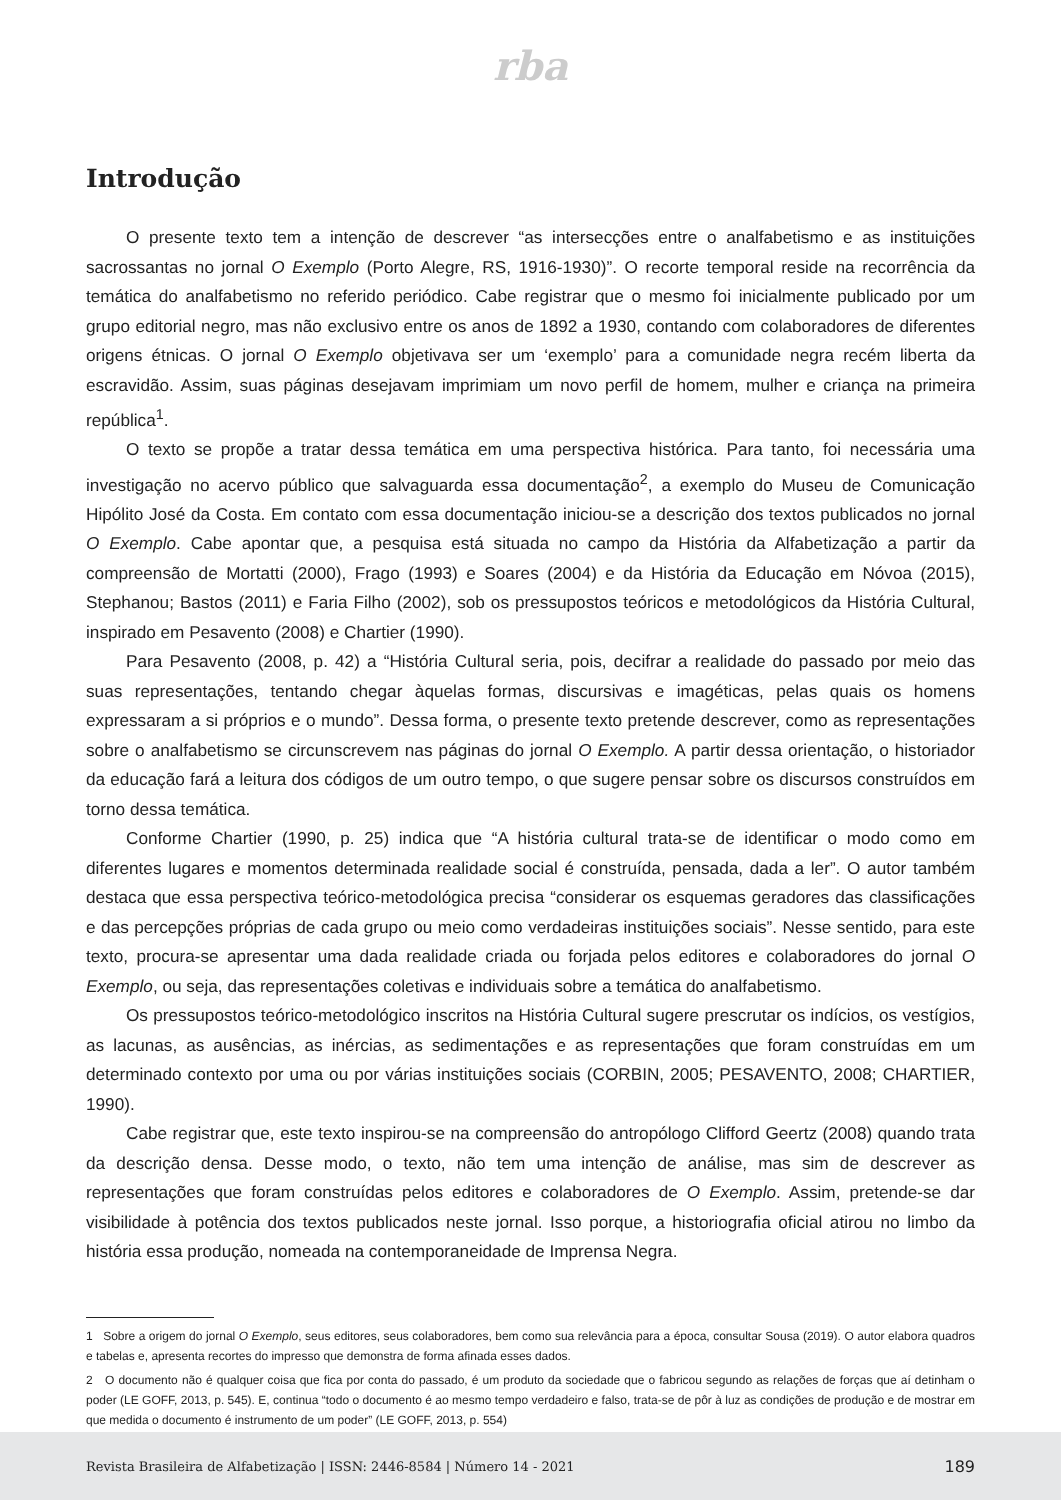rba
Introdução
O presente texto tem a intenção de descrever “as intersecções entre o analfabetismo e as instituições sacrossantas no jornal O Exemplo (Porto Alegre, RS, 1916-1930)”. O recorte temporal reside na recorrência da temática do analfabetismo no referido periódico. Cabe registrar que o mesmo foi inicialmente publicado por um grupo editorial negro, mas não exclusivo entre os anos de 1892 a 1930, contando com colaboradores de diferentes origens étnicas. O jornal O Exemplo objetivava ser um ‘exemplo’ para a comunidade negra recém liberta da escravidão. Assim, suas páginas desejavam imprimiam um novo perfil de homem, mulher e criança na primeira república<sup>1</sup>.
O texto se propõe a tratar dessa temática em uma perspectiva histórica. Para tanto, foi necessária uma investigação no acervo público que salvaguarda essa documentação<sup>2</sup>, a exemplo do Museu de Comunicação Hipólito José da Costa. Em contato com essa documentação iniciou-se a descrição dos textos publicados no jornal O Exemplo. Cabe apontar que, a pesquisa está situada no campo da História da Alfabetização a partir da compreensão de Mortatti (2000), Frago (1993) e Soares (2004) e da História da Educação em Nóvoa (2015), Stephanou; Bastos (2011) e Faria Filho (2002), sob os pressupostos teóricos e metodológicos da História Cultural, inspirado em Pesavento (2008) e Chartier (1990).
Para Pesavento (2008, p. 42) a “História Cultural seria, pois, decifrar a realidade do passado por meio das suas representações, tentando chegar àquelas formas, discursivas e imagéticas, pelas quais os homens expressaram a si próprios e o mundo”. Dessa forma, o presente texto pretende descrever, como as representações sobre o analfabetismo se circunscrevem nas páginas do jornal O Exemplo. A partir dessa orientação, o historiador da educação fará a leitura dos códigos de um outro tempo, o que sugere pensar sobre os discursos construídos em torno dessa temática.
Conforme Chartier (1990, p. 25) indica que “A história cultural trata-se de identificar o modo como em diferentes lugares e momentos determinada realidade social é construída, pensada, dada a ler”. O autor também destaca que essa perspectiva teórico-metodológica precisa “considerar os esquemas geradores das classificações e das percepções próprias de cada grupo ou meio como verdadeiras instituições sociais”. Nesse sentido, para este texto, procura-se apresentar uma dada realidade criada ou forjada pelos editores e colaboradores do jornal O Exemplo, ou seja, das representações coletivas e individuais sobre a temática do analfabetismo.
Os pressupostos teórico-metodológico inscritos na História Cultural sugere prescrutar os indícios, os vestígios, as lacunas, as ausências, as inércias, as sedimentações e as representações que foram construídas em um determinado contexto por uma ou por várias instituições sociais (CORBIN, 2005; PESAVENTO, 2008; CHARTIER, 1990).
Cabe registrar que, este texto inspirou-se na compreensão do antropólogo Clifford Geertz (2008) quando trata da descrição densa. Desse modo, o texto, não tem uma intenção de análise, mas sim de descrever as representações que foram construídas pelos editores e colaboradores de O Exemplo. Assim, pretende-se dar visibilidade à potência dos textos publicados neste jornal. Isso porque, a historiografia oficial atirou no limbo da história essa produção, nomeada na contemporaneidade de Imprensa Negra.
1 Sobre a origem do jornal O Exemplo, seus editores, seus colaboradores, bem como sua relevância para a época, consultar Sousa (2019). O autor elabora quadros e tabelas e, apresenta recortes do impresso que demonstra de forma afinada esses dados.
2 O documento não é qualquer coisa que fica por conta do passado, é um produto da sociedade que o fabricou segundo as relações de forças que aí detinham o poder (LE GOFF, 2013, p. 545). E, continua “todo o documento é ao mesmo tempo verdadeiro e falso, trata-se de pôr à luz as condições de produção e de mostrar em que medida o documento é instrumento de um poder” (LE GOFF, 2013, p. 554)
Revista Brasileira de Alfabetização | ISSN: 2446-8584 | Número 14 - 2021 189